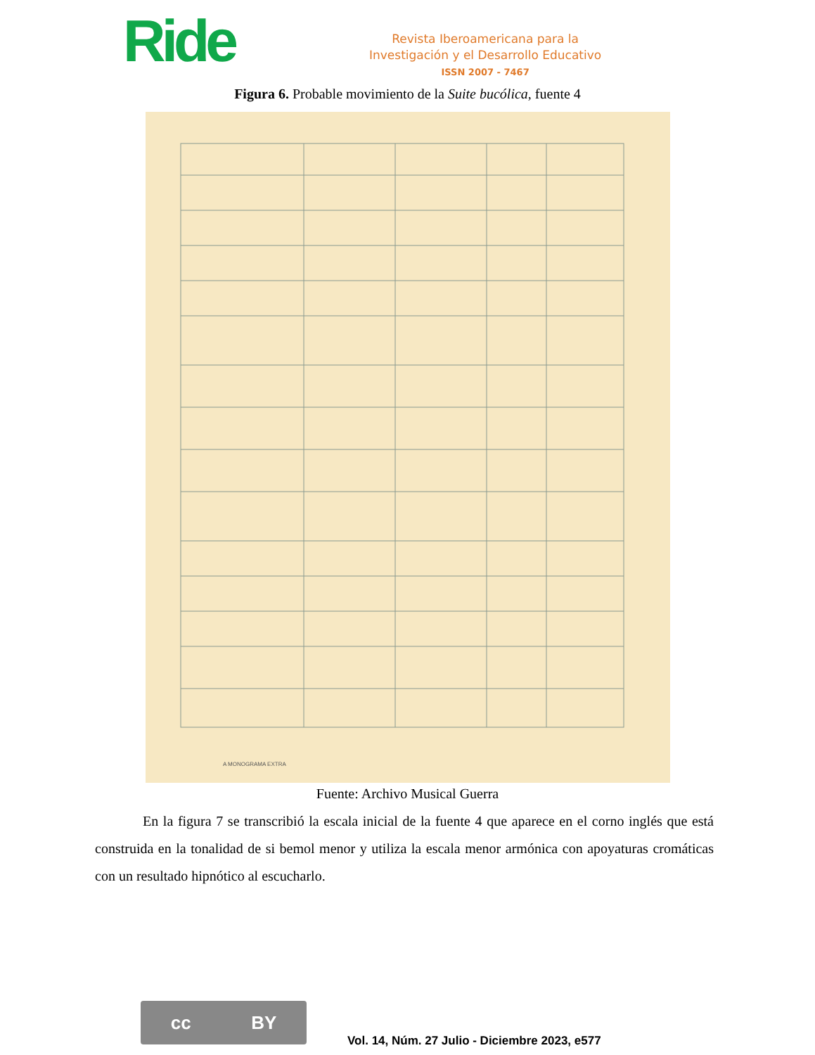Ride
Revista Iberoamericana para la
Investigación y el Desarrollo Educativo
ISSN 2007 - 7467
Figura 6. Probable movimiento de la Suite bucólica, fuente 4
A MONOGRAMA EXTRA
Fuente: Archivo Musical Guerra
En la figura 7 se transcribió la escala inicial de la fuente 4 que aparece en el corno inglés que está construida en la tonalidad de si bemol menor y utiliza la escala menor armónica con apoyaturas cromáticas con un resultado hipnótico al escucharlo.
cc BY
Vol. 14, Núm. 27 Julio - Diciembre 2023, e577